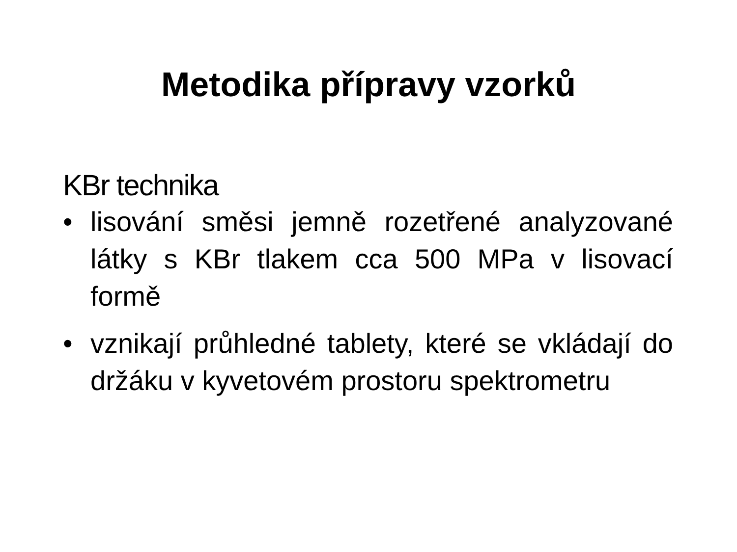Metodika přípravy vzorků
KBr technika
• lisování směsi jemně rozetřené analyzované látky s KBr tlakem cca 500 MPa v lisovací formě
• vznikají průhledné tablety, které se vkládají do držáku v kyvetovém prostoru spektrometru